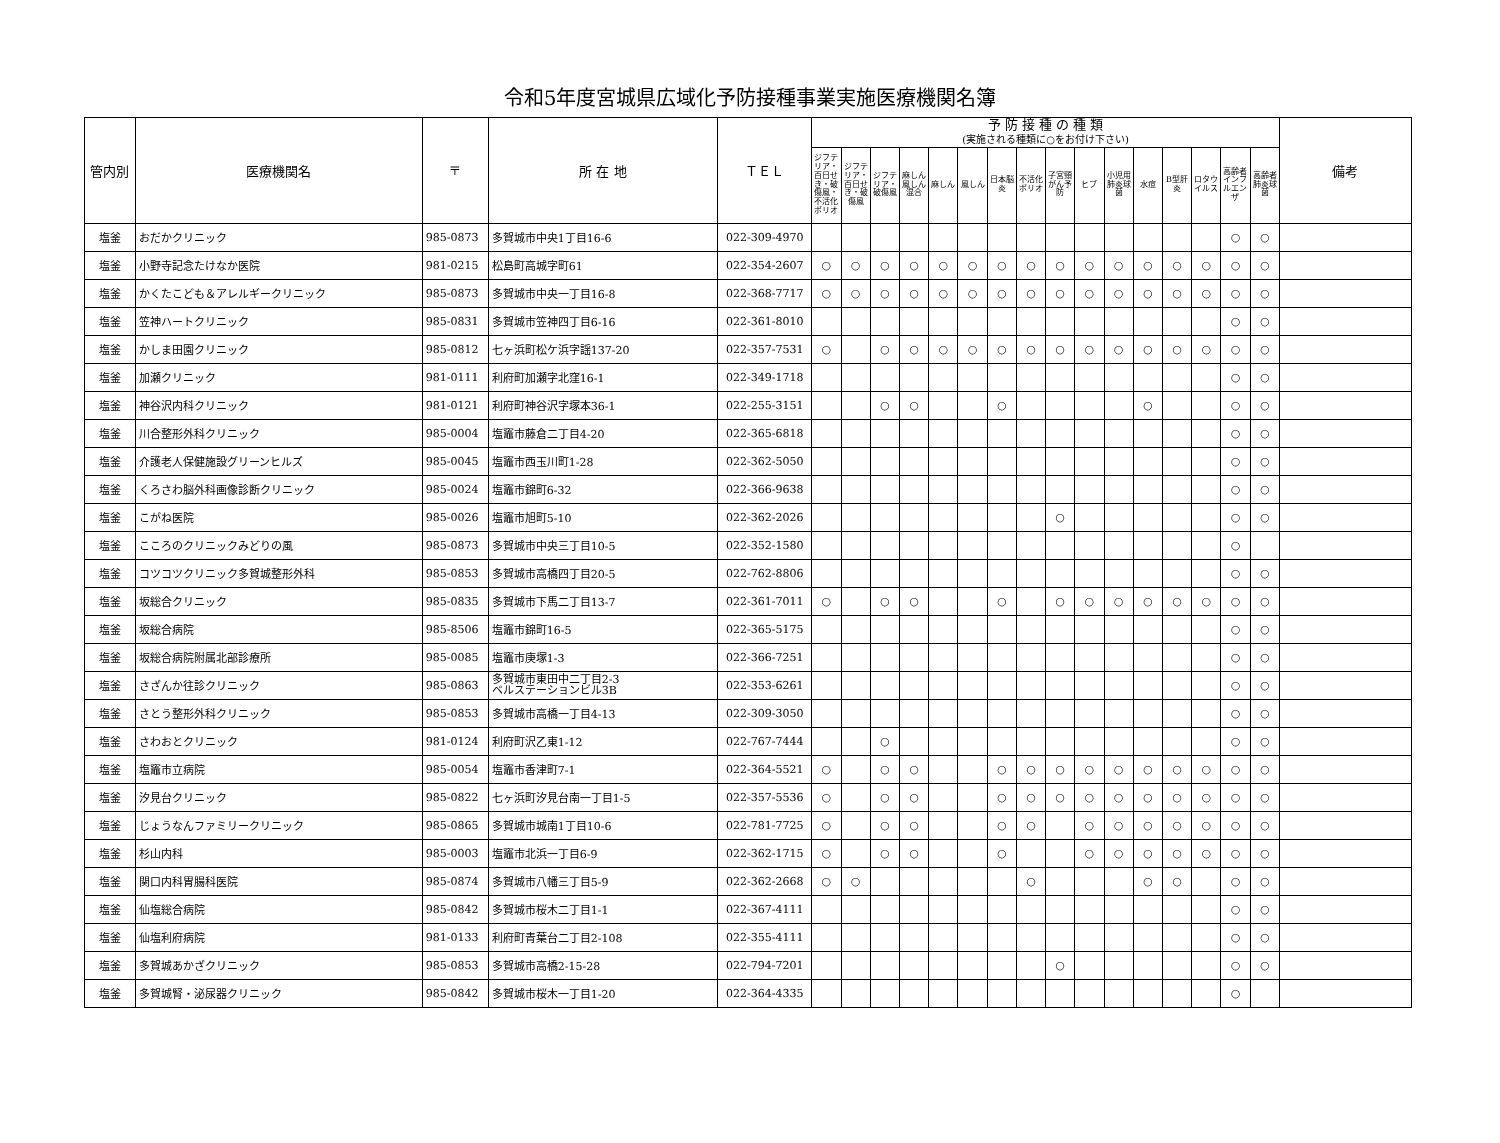令和5年度宮城県広域化予防接種事業実施医療機関名簿
| 管内別 | 医療機関名 | 〒 | 所 在 地 | ＴＥＬ | 予 防 接 種 の 種 類 (実施される種類に○をお付け下さい) | | | | | | | | | | | | | | | | 備考 |
| --- | --- | --- | --- | --- | --- | --- | --- | --- | --- | --- | --- | --- | --- | --- | --- | --- | --- | --- | --- | --- | --- |
| | | | | | ジフテリア・百日せき・破傷風・不活化ポリオ | ジフテリア・百日せき・破傷風 | ジフテリア・破傷風 | 麻しん風しん混合 | 麻しん | 風しん | 日本脳炎 | 不活化ポリオ | 子宮頸がん予防 | ヒブ | 小児用肺炎球菌 | 水痘 | B型肝炎 | ロタウイルス | 高齢者インフルエンザ | 高齢者肺炎球菌 | |
| 塩釜 | おだかクリニック | 985-0873 | 多賀城市中央1丁目16-6 | 022-309-4970 | | | | | | | | | | | | | | | ○ | ○ | |
| 塩釜 | 小野寺記念たけなか医院 | 981-0215 | 松島町高城字町61 | 022-354-2607 | ○ | ○ | ○ | ○ | ○ | ○ | ○ | ○ | ○ | ○ | ○ | ○ | ○ | ○ | ○ | ○ | |
| 塩釜 | かくたこども＆アレルギークリニック | 985-0873 | 多賀城市中央一丁目16-8 | 022-368-7717 | ○ | ○ | ○ | ○ | ○ | ○ | ○ | ○ | ○ | ○ | ○ | ○ | ○ | ○ | ○ | ○ | |
| 塩釜 | 笠神ハートクリニック | 985-0831 | 多賀城市笠神四丁目6-16 | 022-361-8010 | | | | | | | | | | | | | | | ○ | ○ | |
| 塩釜 | かしま田園クリニック | 985-0812 | 七ヶ浜町松ケ浜字謡137-20 | 022-357-7531 | ○ | | ○ | ○ | ○ | ○ | ○ | ○ | ○ | ○ | ○ | ○ | ○ | ○ | ○ | ○ | |
| 塩釜 | 加瀬クリニック | 981-0111 | 利府町加瀬字北窪16-1 | 022-349-1718 | | | | | | | | | | | | | | | ○ | ○ | |
| 塩釜 | 神谷沢内科クリニック | 981-0121 | 利府町神谷沢字塚本36-1 | 022-255-3151 | | | ○ | ○ | | | ○ | | | | | ○ | | | ○ | ○ | |
| 塩釜 | 川合整形外科クリニック | 985-0004 | 塩竈市藤倉二丁目4-20 | 022-365-6818 | | | | | | | | | | | | | | | ○ | ○ | |
| 塩釜 | 介護老人保健施設グリーンヒルズ | 985-0045 | 塩竈市西玉川町1-28 | 022-362-5050 | | | | | | | | | | | | | | | ○ | ○ | |
| 塩釜 | くろさわ脳外科画像診断クリニック | 985-0024 | 塩竈市錦町6-32 | 022-366-9638 | | | | | | | | | | | | | | | ○ | ○ | |
| 塩釜 | こがね医院 | 985-0026 | 塩竈市旭町5-10 | 022-362-2026 | | | | | | | | | ○ | | | | | | ○ | ○ | |
| 塩釜 | こころのクリニックみどりの風 | 985-0873 | 多賀城市中央三丁目10-5 | 022-352-1580 | | | | | | | | | | | | | | | ○ | | |
| 塩釜 | コツコツクリニック多賀城整形外科 | 985-0853 | 多賀城市高橋四丁目20-5 | 022-762-8806 | | | | | | | | | | | | | | | ○ | ○ | |
| 塩釜 | 坂総合クリニック | 985-0835 | 多賀城市下馬二丁目13-7 | 022-361-7011 | ○ | | ○ | ○ | | | ○ | | ○ | ○ | ○ | ○ | ○ | ○ | ○ | ○ | |
| 塩釜 | 坂総合病院 | 985-8506 | 塩竈市錦町16-5 | 022-365-5175 | | | | | | | | | | | | | | | ○ | ○ | |
| 塩釜 | 坂総合病院附属北部診療所 | 985-0085 | 塩竈市庚塚1-3 | 022-366-7251 | | | | | | | | | | | | | | | ○ | ○ | |
| 塩釜 | さざんか往診クリニック | 985-0863 | 多賀城市東田中二丁目2-3 ベルステーションビル3B | 022-353-6261 | | | | | | | | | | | | | | | ○ | ○ | |
| 塩釜 | さとう整形外科クリニック | 985-0853 | 多賀城市高橋一丁目4-13 | 022-309-3050 | | | | | | | | | | | | | | | ○ | ○ | |
| 塩釜 | さわおとクリニック | 981-0124 | 利府町沢乙東1-12 | 022-767-7444 | | | ○ | | | | | | | | | | | | ○ | ○ | |
| 塩釜 | 塩竈市立病院 | 985-0054 | 塩竈市香津町7-1 | 022-364-5521 | ○ | | ○ | ○ | | | ○ | ○ | ○ | ○ | ○ | ○ | ○ | ○ | ○ | ○ | |
| 塩釜 | 汐見台クリニック | 985-0822 | 七ヶ浜町汐見台南一丁目1-5 | 022-357-5536 | ○ | | ○ | ○ | | | ○ | ○ | ○ | ○ | ○ | ○ | ○ | ○ | ○ | ○ | |
| 塩釜 | じょうなんファミリークリニック | 985-0865 | 多賀城市城南1丁目10-6 | 022-781-7725 | ○ | | ○ | ○ | | | ○ | ○ | | ○ | ○ | ○ | ○ | ○ | ○ | ○ | |
| 塩釜 | 杉山内科 | 985-0003 | 塩竈市北浜一丁目6-9 | 022-362-1715 | ○ | | ○ | ○ | | | ○ | | | ○ | ○ | ○ | ○ | ○ | ○ | ○ | |
| 塩釜 | 関口内科胃腸科医院 | 985-0874 | 多賀城市八幡三丁目5-9 | 022-362-2668 | ○ | ○ | | | | | | ○ | | | | ○ | ○ | | ○ | ○ | |
| 塩釜 | 仙塩総合病院 | 985-0842 | 多賀城市桜木二丁目1-1 | 022-367-4111 | | | | | | | | | | | | | | | ○ | ○ | |
| 塩釜 | 仙塩利府病院 | 981-0133 | 利府町青葉台二丁目2-108 | 022-355-4111 | | | | | | | | | | | | | | | ○ | ○ | |
| 塩釜 | 多賀城あかざクリニック | 985-0853 | 多賀城市高橋2-15-28 | 022-794-7201 | | | | | | | | | ○ | | | | | | ○ | ○ | |
| 塩釜 | 多賀城腎・泌尿器クリニック | 985-0842 | 多賀城市桜木一丁目1-20 | 022-364-4335 | | | | | | | | | | | | | | | ○ | | |